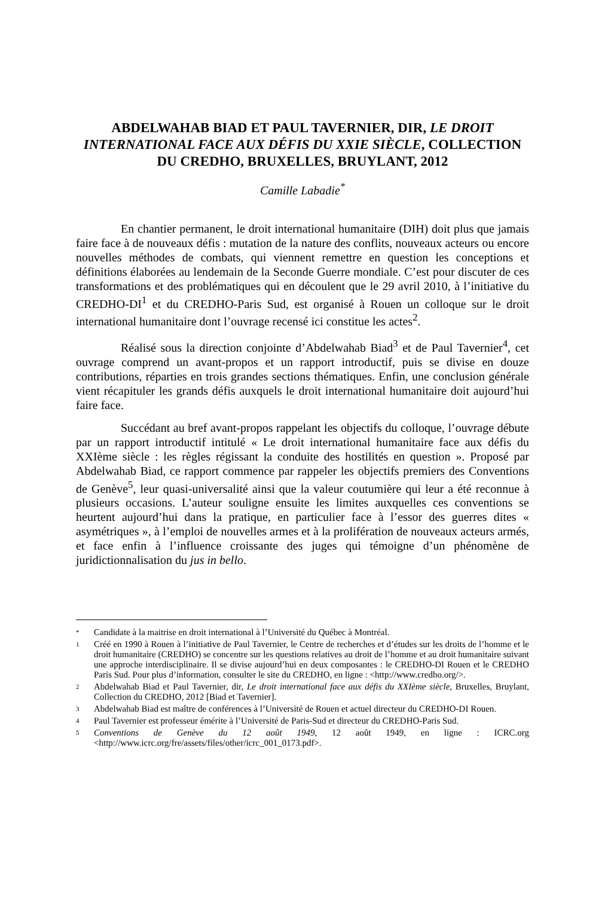ABDELWAHAB BIAD ET PAUL TAVERNIER, DIR, LE DROIT INTERNATIONAL FACE AUX DÉFIS DU XXIE SIÈCLE, COLLECTION DU CREDHO, BRUXELLES, BRUYLANT, 2012
Camille Labadie<sup>*</sup>
En chantier permanent, le droit international humanitaire (DIH) doit plus que jamais faire face à de nouveaux défis : mutation de la nature des conflits, nouveaux acteurs ou encore nouvelles méthodes de combats, qui viennent remettre en question les conceptions et définitions élaborées au lendemain de la Seconde Guerre mondiale. C’est pour discuter de ces transformations et des problématiques qui en découlent que le 29 avril 2010, à l’initiative du CREDHO-DI<sup>1</sup> et du CREDHO-Paris Sud, est organisé à Rouen un colloque sur le droit international humanitaire dont l’ouvrage recensé ici constitue les actes<sup>2</sup>.
Réalisé sous la direction conjointe d’Abdelwahab Biad<sup>3</sup> et de Paul Tavernier<sup>4</sup>, cet ouvrage comprend un avant-propos et un rapport introductif, puis se divise en douze contributions, réparties en trois grandes sections thématiques. Enfin, une conclusion générale vient récapituler les grands défis auxquels le droit international humanitaire doit aujourd’hui faire face.
Succédant au bref avant-propos rappelant les objectifs du colloque, l’ouvrage débute par un rapport introductif intitulé « Le droit international humanitaire face aux défis du XXIème siècle : les règles régissant la conduite des hostilités en question ». Proposé par Abdelwahab Biad, ce rapport commence par rappeler les objectifs premiers des Conventions de Genève<sup>5</sup>, leur quasi-universalité ainsi que la valeur coutumière qui leur a été reconnue à plusieurs occasions. L’auteur souligne ensuite les limites auxquelles ces conventions se heurtent aujourd’hui dans la pratique, en particulier face à l’essor des guerres dites « asymétriques », à l’emploi de nouvelles armes et à la prolifération de nouveaux acteurs armés, et face enfin à l’influence croissante des juges qui témoigne d’un phénomène de juridictionnalisation du jus in bello.
* Candidate à la maitrise en droit international à l’Université du Québec à Montréal.
1 Créé en 1990 à Rouen à l’initiative de Paul Tavernier, le Centre de recherches et d’études sur les droits de l’homme et le droit humanitaire (CREDHO) se concentre sur les questions relatives au droit de l’homme et au droit humanitaire suivant une approche interdisciplinaire. Il se divise aujourd’hui en deux composantes : le CREDHO-DI Rouen et le CREDHO Paris Sud. Pour plus d’information, consulter le site du CREDHO, en ligne : <http://www.credho.org/>.
2 Abdelwahab Biad et Paul Tavernier, dir, Le droit international face aux défis du XXIème siècle, Bruxelles, Bruylant, Collection du CREDHO, 2012 [Biad et Tavernier].
3 Abdelwahab Biad est maître de conférences à l’Université de Rouen et actuel directeur du CREDHO-DI Rouen.
4 Paul Tavernier est professeur émérite à l’Université de Paris-Sud et directeur du CREDHO-Paris Sud.
5 Conventions de Genève du 12 août 1949, 12 août 1949, en ligne : ICRC.org <http://www.icrc.org/fre/assets/files/other/icrc_001_0173.pdf>.